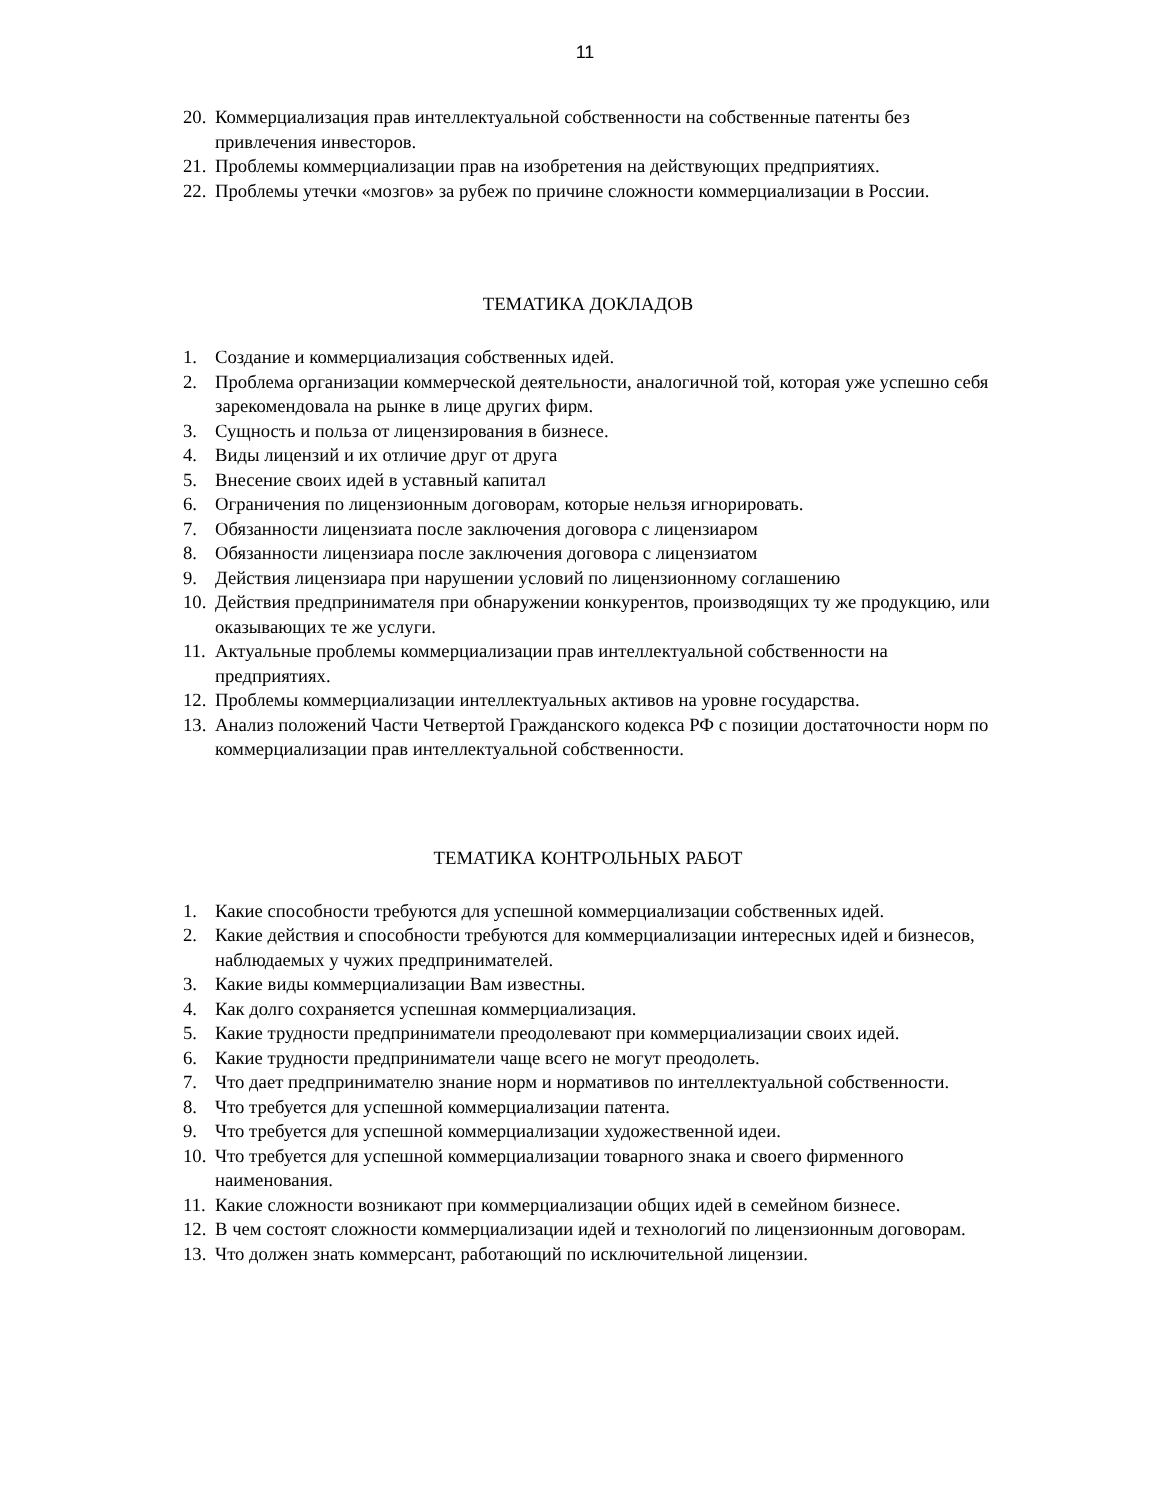11
20. Коммерциализация прав интеллектуальной собственности на собственные патенты без привлечения инвесторов.
21. Проблемы коммерциализации прав на изобретения на действующих предприятиях.
22. Проблемы утечки «мозгов» за рубеж по причине сложности коммерциализации в России.
ТЕМАТИКА ДОКЛАДОВ
1. Создание и коммерциализация собственных идей.
2. Проблема организации коммерческой деятельности, аналогичной той, которая уже успешно себя зарекомендовала на рынке в лице других фирм.
3. Сущность и польза от лицензирования в бизнесе.
4. Виды лицензий и их отличие друг от друга
5. Внесение своих идей в уставный капитал
6. Ограничения по лицензионным договорам, которые нельзя игнорировать.
7. Обязанности лицензиата после заключения договора с лицензиаром
8. Обязанности лицензиара после заключения договора с лицензиатом
9. Действия лицензиара при нарушении условий по лицензионному соглашению
10. Действия предпринимателя при обнаружении конкурентов, производящих ту же продукцию, или оказывающих те же услуги.
11. Актуальные проблемы коммерциализации прав интеллектуальной собственности на предприятиях.
12. Проблемы коммерциализации интеллектуальных активов на уровне государства.
13. Анализ положений Части Четвертой Гражданского кодекса РФ с позиции достаточности норм по коммерциализации прав интеллектуальной собственности.
ТЕМАТИКА КОНТРОЛЬНЫХ РАБОТ
1. Какие способности требуются для успешной коммерциализации собственных идей.
2. Какие действия и способности требуются для коммерциализации интересных идей и бизнесов, наблюдаемых у чужих предпринимателей.
3. Какие виды коммерциализации Вам известны.
4. Как долго сохраняется успешная коммерциализация.
5. Какие трудности предприниматели преодолевают при коммерциализации своих идей.
6. Какие трудности предприниматели чаще всего не могут преодолеть.
7. Что дает предпринимателю знание норм и нормативов по интеллектуальной собственности.
8. Что требуется для успешной коммерциализации патента.
9. Что требуется для успешной коммерциализации художественной идеи.
10. Что требуется для успешной коммерциализации товарного знака и своего фирменного наименования.
11. Какие сложности возникают при коммерциализации общих идей в семейном бизнесе.
12. В чем состоят сложности коммерциализации идей и технологий по лицензионным договорам.
13. Что должен знать коммерсант, работающий по исключительной лицензии.